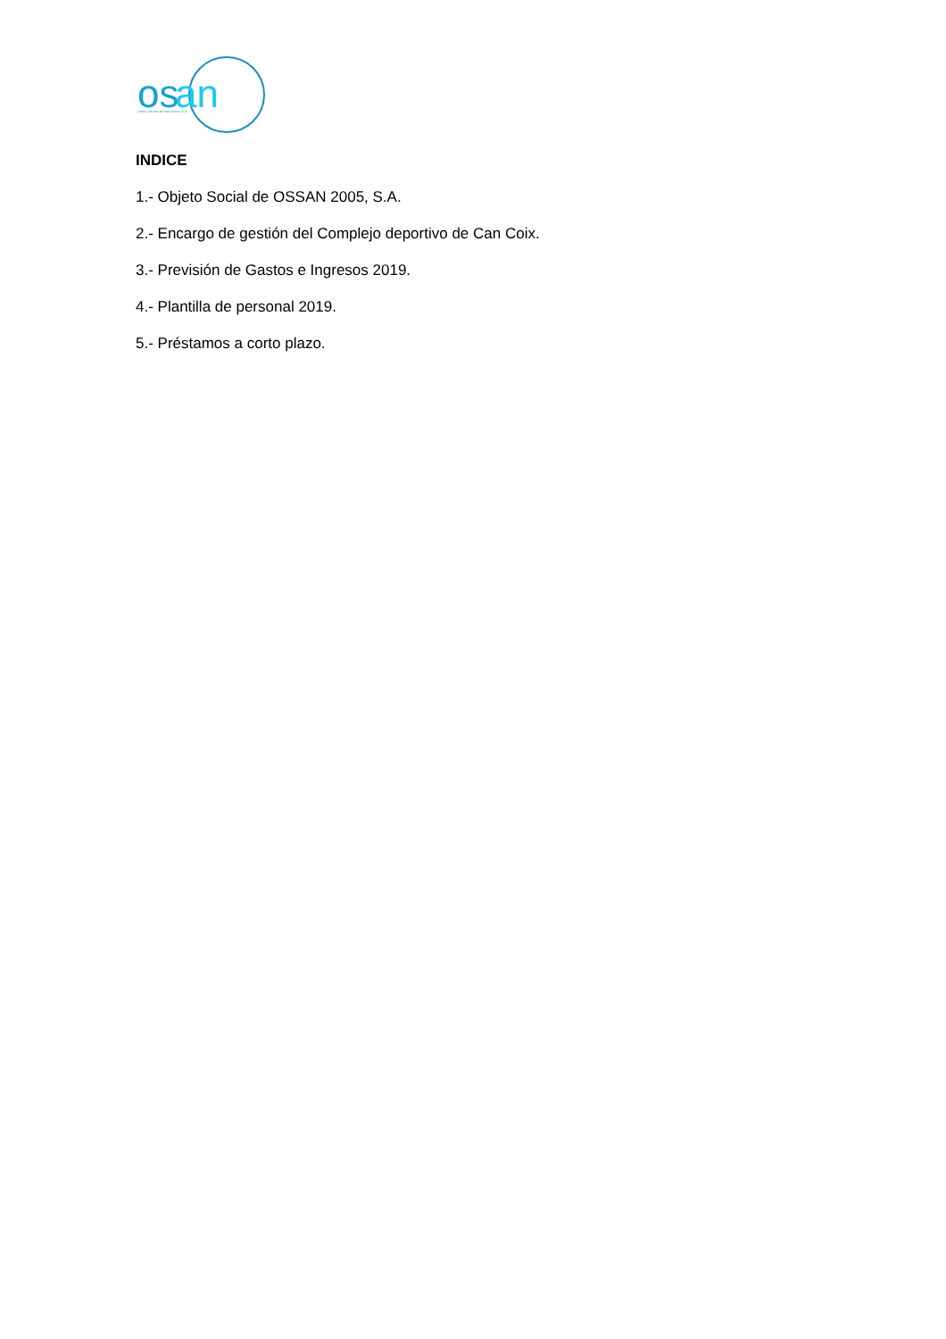os
an
Obres i Serveis de Sant Antoni, S.A.
INDICE
1.- Objeto Social de OSSAN 2005, S.A.
2.- Encargo de gestión del Complejo deportivo de Can Coix.
3.- Previsión de Gastos e Ingresos 2019.
4.- Plantilla de personal 2019.
5.- Préstamos a corto plazo.